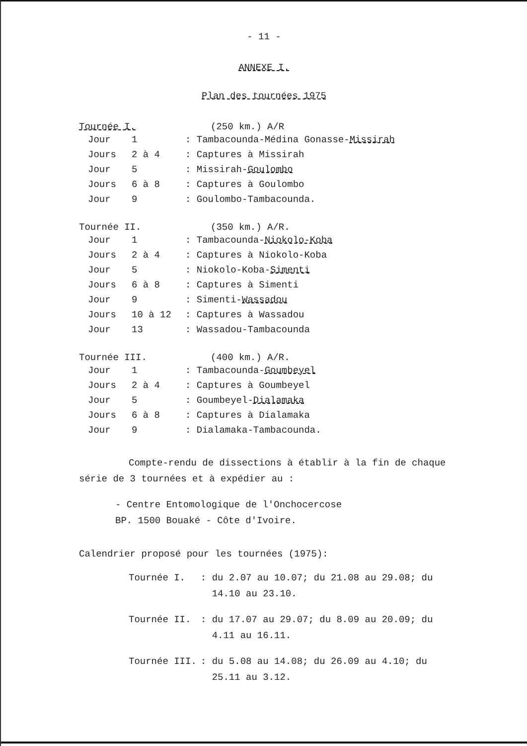- 11 -
ANNEXE I.
Plan des tournées 1975
Tournée I. (250 km.) A/R
| Jour | 1 | : Tambacounda-Médina Gonasse- Missirah |
| Jours | 2 à 4 | : Captures à Missirah |
| Jour | 5 | : Missirah- Goulombo |
| Jours | 6 à 8 | : Captures à Goulombo |
| Jour | 9 | : Goulombo-Tambacounda. |
Tournée II. (350 km.) A/R.
| Jour | 1 | : Tambacounda- Niokolo-Koba |
| Jours | 2 à 4 | : Captures à Niokolo-Koba |
| Jour | 5 | : Niokolo-Koba- Simenti |
| Jours | 6 à 8 | : Captures à Simenti |
| Jour | 9 | : Simenti- Wassadou |
| Jours | 10 à 12 | : Captures à Wassadou |
| Jour | 13 | : Wassadou-Tambacounda |
Tournée III. (400 km.) A/R.
| Jour | 1 | : Tambacounda- Goumbeyel |
| Jours | 2 à 4 | : Captures à Goumbeyel |
| Jour | 5 | : Goumbeyel- Dialamaka |
| Jours | 6 à 8 | : Captures à Dialamaka |
| Jour | 9 | : Dialamaka-Tambacounda. |
Compte-rendu de dissections à établir à la fin de chaque série de 3 tournées et à expédier au :
- Centre Entomologique de l'Onchocercose
BP. 1500 Bouaké - Côte d'Ivoire.
Calendrier proposé pour les tournées (1975):
| Tournée I. | : du 2.07 au 10.07; du 21.08 au 29.08; du 14.10 au 23.10. |
| Tournée II. | : du 17.07 au 29.07; du 8.09 au 20.09; du 4.11 au 16.11. |
| Tournée III. | : du 5.08 au 14.08; du 26.09 au 4.10; du 25.11 au 3.12. |